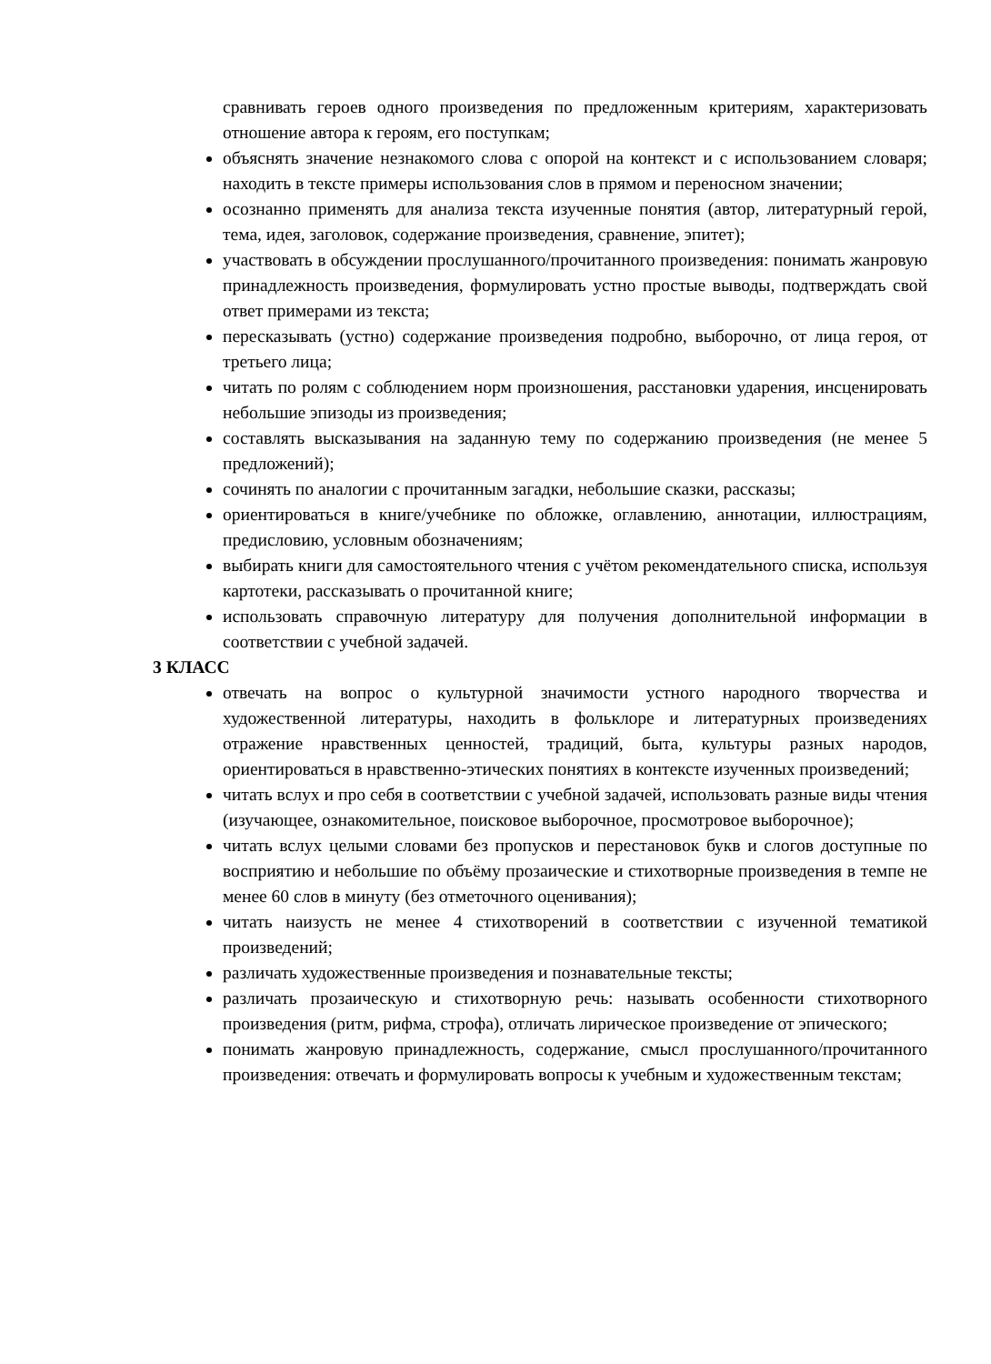сравнивать героев одного произведения по предложенным критериям, характеризовать отношение автора к героям, его поступкам;
объяснять значение незнакомого слова с опорой на контекст и с использованием словаря; находить в тексте примеры использования слов в прямом и переносном значении;
осознанно применять для анализа текста изученные понятия (автор, литературный герой, тема, идея, заголовок, содержание произведения, сравнение, эпитет);
участвовать в обсуждении прослушанного/прочитанного произведения: понимать жанровую принадлежность произведения, формулировать устно простые выводы, подтверждать свой ответ примерами из текста;
пересказывать (устно) содержание произведения подробно, выборочно, от лица героя, от третьего лица;
читать по ролям с соблюдением норм произношения, расстановки ударения, инсценировать небольшие эпизоды из произведения;
составлять высказывания на заданную тему по содержанию произведения (не менее 5 предложений);
сочинять по аналогии с прочитанным загадки, небольшие сказки, рассказы;
ориентироваться в книге/учебнике по обложке, оглавлению, аннотации, иллюстрациям, предисловию, условным обозначениям;
выбирать книги для самостоятельного чтения с учётом рекомендательного списка, используя картотеки, рассказывать о прочитанной книге;
использовать справочную литературу для получения дополнительной информации в соответствии с учебной задачей.
3 КЛАСС
отвечать на вопрос о культурной значимости устного народного творчества и художественной литературы, находить в фольклоре и литературных произведениях отражение нравственных ценностей, традиций, быта, культуры разных народов, ориентироваться в нравственно-этических понятиях в контексте изученных произведений;
читать вслух и про себя в соответствии с учебной задачей, использовать разные виды чтения (изучающее, ознакомительное, поисковое выборочное, просмотровое выборочное);
читать вслух целыми словами без пропусков и перестановок букв и слогов доступные по восприятию и небольшие по объёму прозаические и стихотворные произведения в темпе не менее 60 слов в минуту (без отметочного оценивания);
читать наизусть не менее 4 стихотворений в соответствии с изученной тематикой произведений;
различать художественные произведения и познавательные тексты;
различать прозаическую и стихотворную речь: называть особенности стихотворного произведения (ритм, рифма, строфа), отличать лирическое произведение от эпического;
понимать жанровую принадлежность, содержание, смысл прослушанного/прочитанного произведения: отвечать и формулировать вопросы к учебным и художественным текстам;